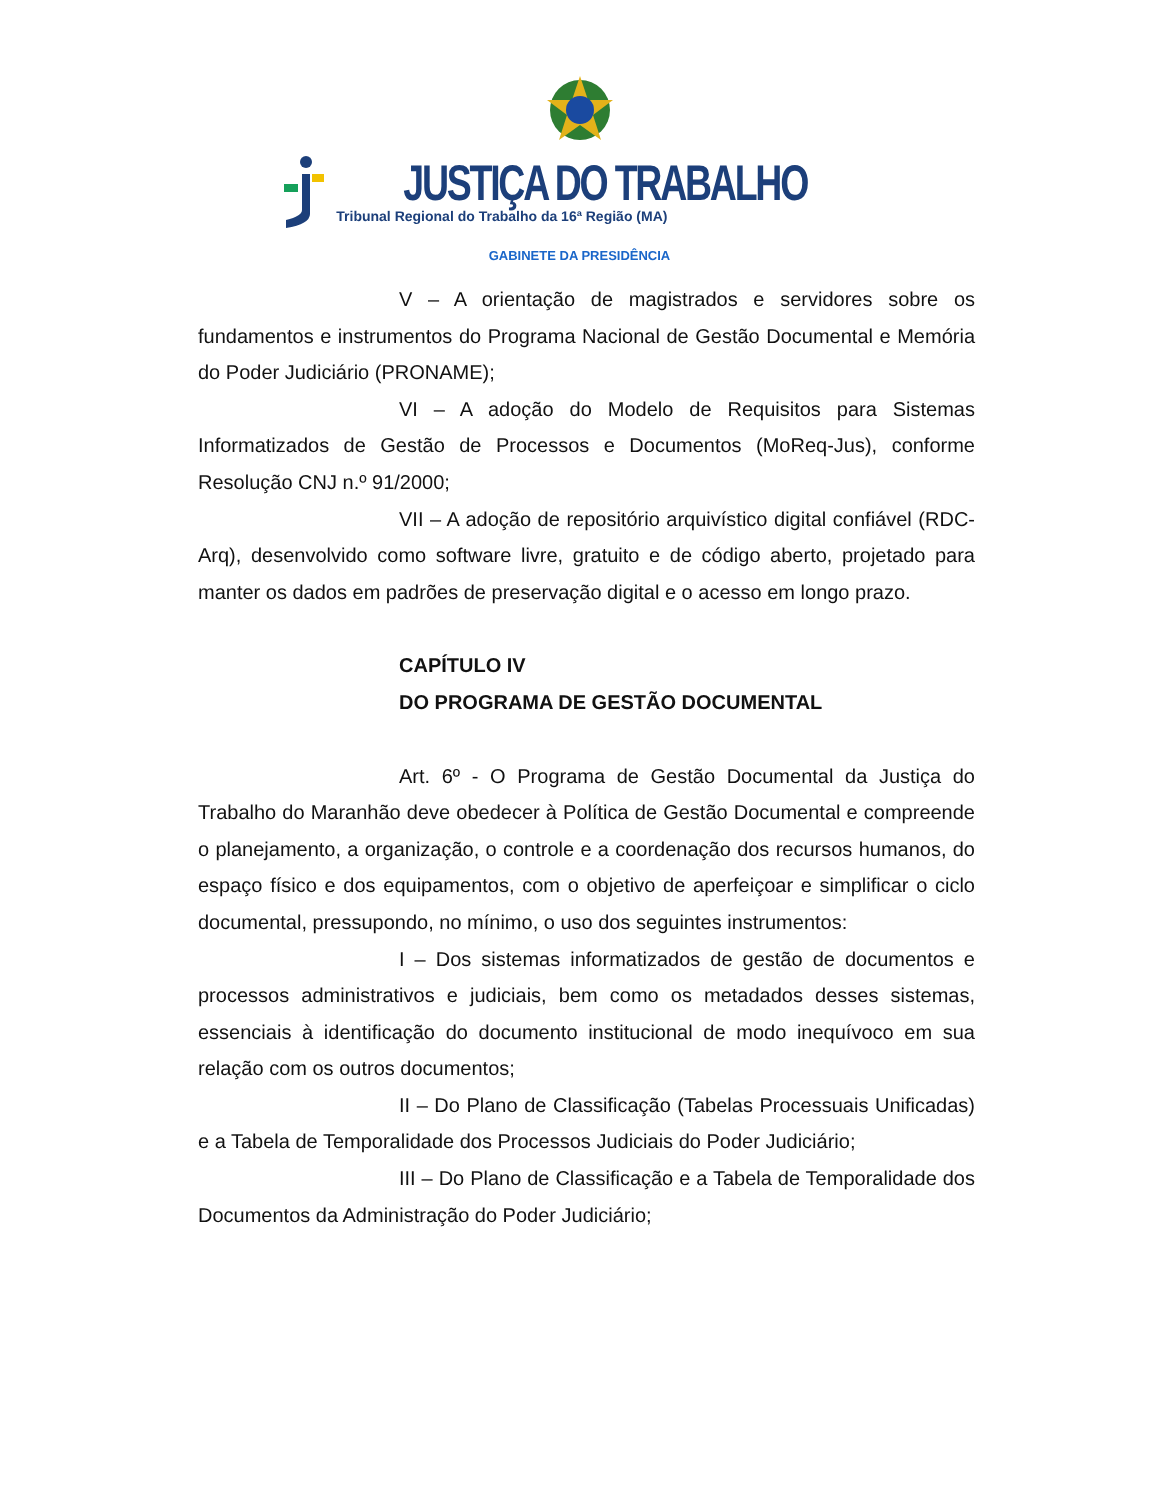JUSTIÇA DO TRABALHO
Tribunal Regional do Trabalho da 16ª Região (MA)
GABINETE DA PRESIDÊNCIA
V – A orientação de magistrados e servidores sobre os fundamentos e instrumentos do Programa Nacional de Gestão Documental e Memória do Poder Judiciário (PRONAME);
VI – A adoção do Modelo de Requisitos para Sistemas Informatizados de Gestão de Processos e Documentos (MoReq-Jus), conforme Resolução CNJ n.º 91/2000;
VII – A adoção de repositório arquivístico digital confiável (RDC-Arq), desenvolvido como software livre, gratuito e de código aberto, projetado para manter os dados em padrões de preservação digital e o acesso em longo prazo.
CAPÍTULO IV
DO PROGRAMA DE GESTÃO DOCUMENTAL
Art. 6º - O Programa de Gestão Documental da Justiça do Trabalho do Maranhão deve obedecer à Política de Gestão Documental e compreende o planejamento, a organização, o controle e a coordenação dos recursos humanos, do espaço físico e dos equipamentos, com o objetivo de aperfeiçoar e simplificar o ciclo documental, pressupondo, no mínimo, o uso dos seguintes instrumentos:
I – Dos sistemas informatizados de gestão de documentos e processos administrativos e judiciais, bem como os metadados desses sistemas, essenciais à identificação do documento institucional de modo inequívoco em sua relação com os outros documentos;
II – Do Plano de Classificação (Tabelas Processuais Unificadas) e a Tabela de Temporalidade dos Processos Judiciais do Poder Judiciário;
III – Do Plano de Classificação e a Tabela de Temporalidade dos Documentos da Administração do Poder Judiciário;